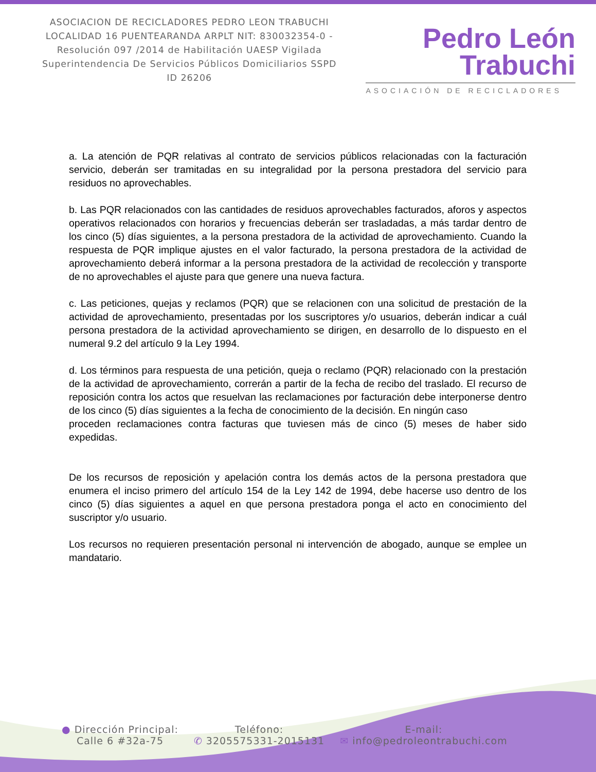ASOCIACION DE RECICLADORES PEDRO LEON TRABUCHI LOCALIDAD 16 PUENTEARANDA ARPLT NIT: 830032354-0 -Resolución 097 /2014 de Habilitación UAESP Vigilada Superintendencia De Servicios Públicos Domiciliarios SSPD ID 26206
Pedro León
Trabuchi
ASOCIACIÓN DE RECICLADORES
a. La atención de PQR relativas al contrato de servicios públicos relacionadas con la facturación servicio, deberán ser tramitadas en su integralidad por la persona prestadora del servicio para residuos no aprovechables.
b. Las PQR relacionados con las cantidades de residuos aprovechables facturados, aforos y aspectos operativos relacionados con horarios y frecuencias deberán ser trasladadas, a más tardar dentro de los cinco (5) días siguientes, a la persona prestadora de la actividad de aprovechamiento. Cuando la respuesta de PQR implique ajustes en el valor facturado, la persona prestadora de la actividad de aprovechamiento deberá informar a la persona prestadora de la actividad de recolección y transporte de no aprovechables el ajuste para que genere una nueva factura.
c. Las peticiones, quejas y reclamos (PQR) que se relacionen con una solicitud de prestación de la actividad de aprovechamiento, presentadas por los suscriptores y/o usuarios, deberán indicar a cuál persona prestadora de la actividad aprovechamiento se dirigen, en desarrollo de lo dispuesto en el numeral 9.2 del artículo 9 la Ley 1994.
d. Los términos para respuesta de una petición, queja o reclamo (PQR) relacionado con la prestación de la actividad de aprovechamiento, correrán a partir de la fecha de recibo del traslado. El recurso de reposición contra los actos que resuelvan las reclamaciones por facturación debe interponerse dentro de los cinco (5) días siguientes a la fecha de conocimiento de la decisión. En ningún caso
proceden reclamaciones contra facturas que tuviesen más de cinco (5) meses de haber sido expedidas.
De los recursos de reposición y apelación contra los demás actos de la persona prestadora que enumera el inciso primero del artículo 154 de la Ley 142 de 1994, debe hacerse uso dentro de los cinco (5) días siguientes a aquel en que persona prestadora ponga el acto en conocimiento del suscriptor y/o usuario.
Los recursos no requieren presentación personal ni intervención de abogado, aunque se emplee un mandatario.
● Dirección Principal:
Calle 6 #32a-75
Teléfono:
✆ 3205575331-2015131
E-mail:
✉ info@pedroleontrabuchi.com